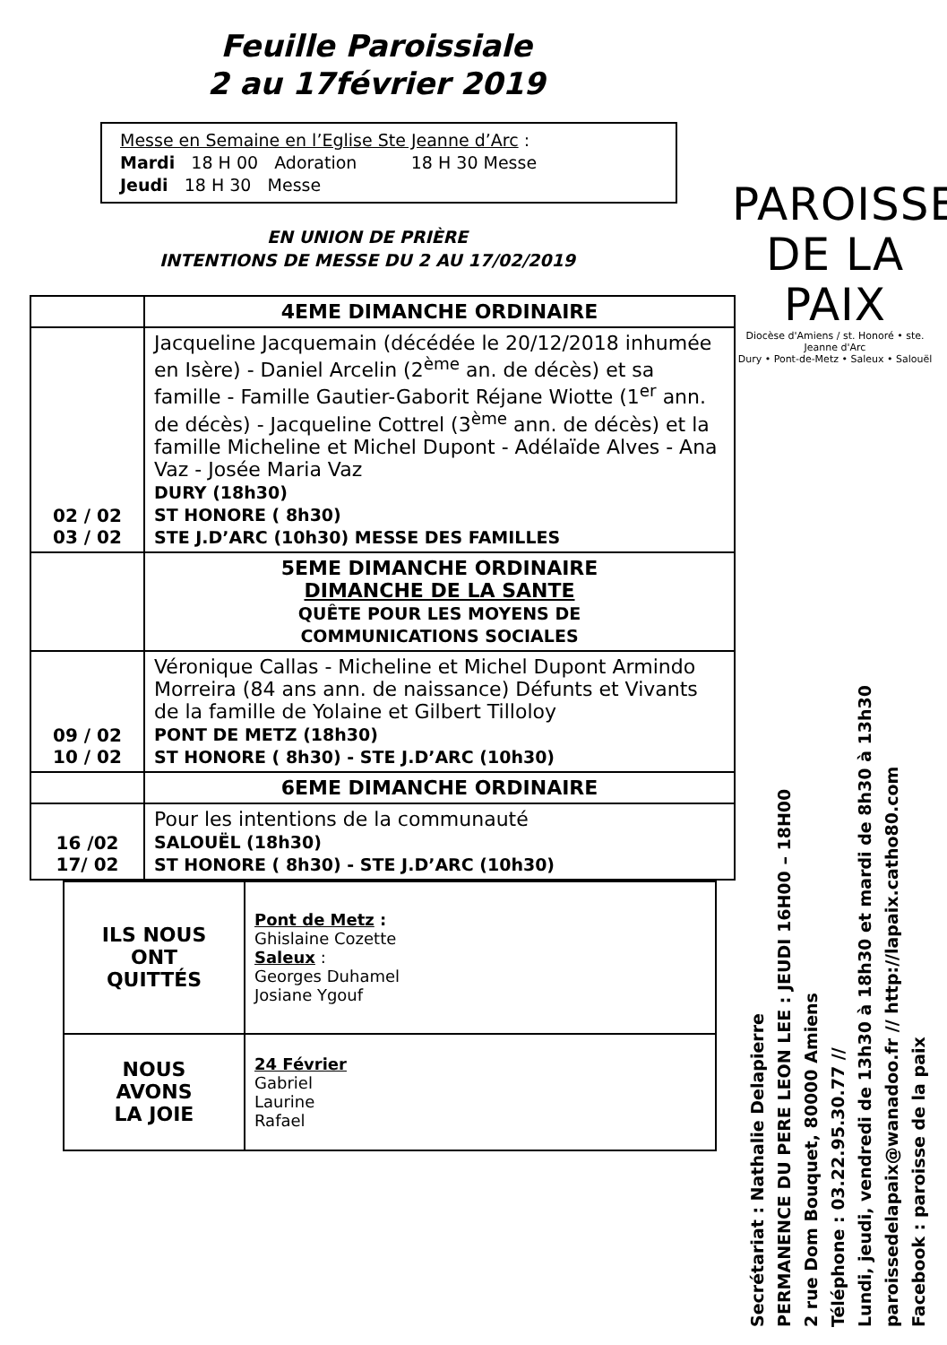Feuille Paroissiale
2 au 17février 2019
Messe en Semaine en l’Eglise Ste Jeanne d’Arc :
Mardi 18 H 00 Adoration 18 H 30 Messe
Jeudi 18 H 30 Messe
EN UNION DE PRIÈRE
INTENTIONS DE MESSE DU 2 AU 17/02/2019
| | 4EME DIMANCHE ORDINAIRE |
| 02 / 02 03 / 02 | Jacqueline Jacquemain (décédée le 20/12/2018 inhumée en Isère) - Daniel Arcelin (2<sup>ème</sup> an. de décès) et sa famille - Famille Gautier-Gaborit Réjane Wiotte (1<sup>er</sup> ann. de décès) - Jacqueline Cottrel (3<sup>ème</sup> ann. de décès) et la famille Micheline et Michel Dupont - Adélaïde Alves - Ana Vaz - Josée Maria Vaz DURY (18h30) ST HONORE ( 8h30) STE J.D’ARC (10h30) MESSE DES FAMILLES |
| | 5EME DIMANCHE ORDINAIRE DIMANCHE DE LA SANTE QUÊTE POUR LES MOYENS DE COMMUNICATIONS SOCIALES |
| 09 / 02 10 / 02 | Véronique Callas - Micheline et Michel Dupont Armindo Morreira (84 ans ann. de naissance) Défunts et Vivants de la famille de Yolaine et Gilbert Tilloloy PONT DE METZ (18h30) ST HONORE ( 8h30) - STE J.D’ARC (10h30) |
| | 6EME DIMANCHE ORDINAIRE |
| 16 /02 17/ 02 | Pour les intentions de la communauté SALOUËL (18h30) ST HONORE ( 8h30) - STE J.D’ARC (10h30) |
| ILS NOUS ONT QUITTÉS | Pont de Metz : Ghislaine Cozette Saleux : Georges Duhamel Josiane Ygouf |
| NOUS AVONS LA JOIE | 24 Février Gabriel Laurine Rafael |
PAROISSE
DE LA PAIX
Diocèse d'Amiens / st. Honoré • ste. Jeanne d'Arc
Dury • Pont-de-Metz • Saleux • Salouël
Secrétariat : Nathalie Delapierre
PERMANENCE DU PERE LEON LEE : JEUDI 16H00 – 18H00
2 rue Dom Bouquet, 80000 Amiens
Téléphone : 03.22.95.30.77 //
Lundi, jeudi, vendredi de 13h30 à 18h30 et mardi de 8h30 à 13h30
paroissedelapaix@wanadoo.fr // http://lapaix.catho80.com
Facebook : paroisse de la paix